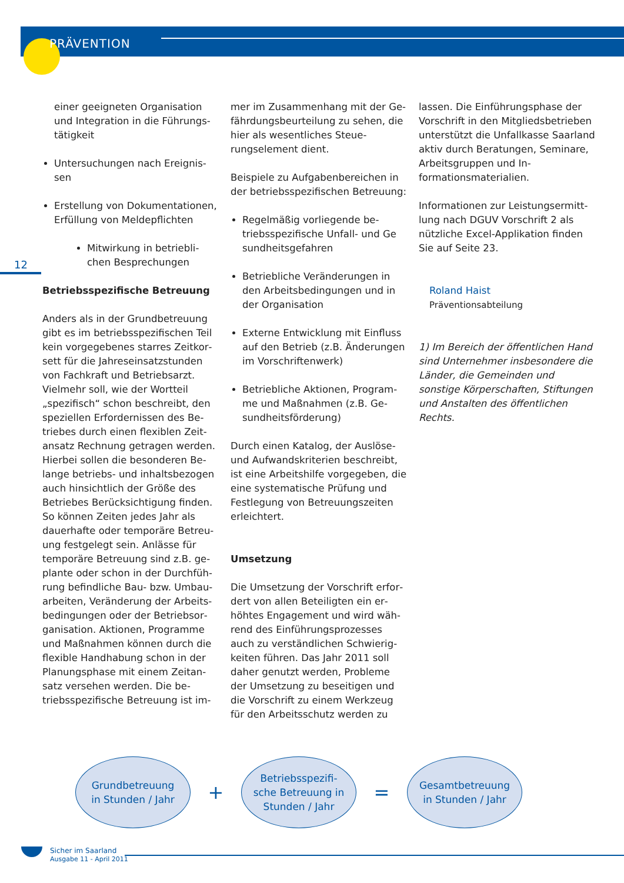PRÄVENTION
12
einer geeigneten Organisation und Integration in die Führungs­tätigkeit
Untersuchungen nach Ereignis­sen
Erstellung von Dokumentationen, Erfüllung von Meldepflichten
Mitwirkung in betriebli­chen Besprechungen
Betriebsspezifische Betreuung
Anders als in der Grundbetreuung gibt es im betriebsspezifischen Teil kein vorgegebenes starres Zeitkor­sett für die Jahreseinsatzstunden von Fachkraft und Betriebsarzt. Vielmehr soll, wie der Wortteil „spezifisch“ schon beschreibt, den speziellen Erfordernissen des Be­triebes durch einen flexiblen Zeit­ansatz Rechnung getragen werden. Hierbei sollen die besonderen Be­lange betriebs- und inhaltsbezogen auch hinsichtlich der Größe des Betriebes Berücksichtigung finden. So können Zeiten jedes Jahr als dauerhafte oder temporäre Betreu­ung festgelegt sein. Anlässe für temporäre Betreuung sind z.B. ge­plante oder schon in der Durchfüh­rung befindliche Bau- bzw. Umbau­arbeiten, Veränderung der Arbeits­bedingungen oder der Betriebsor­ganisation. Aktionen, Programme und Maßnahmen können durch die flexible Handhabung schon in der Planungsphase mit einem Zeitan­satz versehen werden. Die be­triebsspezifische Betreuung ist im-
mer im Zusammenhang mit der Ge­fährdungsbeurteilung zu sehen, die hier als wesentliches Steue­rungselement dient.
Beispiele zu Aufgabenbereichen in der betriebsspezifischen Betreuung:
Regelmäßig vorliegende be­triebsspezifische Unfall- und Ge sundheitsgefahren
Betriebliche Veränderungen in den Arbeitsbedingungen und in der Organisation
Externe Entwicklung mit Einfluss auf den Betrieb (z.B. Änderun­gen im Vorschriftenwerk)
Betriebliche Aktionen, Program­me und Maßnahmen (z.B. Ge­sundheitsförderung)
Durch einen Katalog, der Auslöse- und Aufwandskriterien beschreibt, ist eine Arbeitshilfe vorgegeben, die eine systematische Prüfung und Festlegung von Betreuungszei­ten erleichtert.
Umsetzung
Die Umsetzung der Vorschrift erfor­dert von allen Beteiligten ein er­höhtes Engagement und wird wäh­rend des Einführungsprozesses auch zu verständlichen Schwierig­keiten führen. Das Jahr 2011 soll daher genutzt werden, Probleme der Umsetzung zu beseitigen und die Vorschrift zu einem Werkzeug für den Arbeitsschutz werden zu
lassen. Die Einführungsphase der Vorschrift in den Mitgliedsbetrie­ben unterstützt die Unfallkasse Saarland aktiv durch Beratungen, Seminare, Arbeitsgruppen und In­formationsmaterialien.
Informationen zur Leistungsermitt­lung nach DGUV Vorschrift 2 als nützliche Excel-Applikation finden Sie auf Seite 23.
Roland Haist
Präventionsabteilung
1) Im Bereich der öffentlichen Hand sind Unternehmer insbesondere die Länder, die Gemeinden und sonstige Körperschaften, Stif­tungen und Anstalten des öffentlichen Rechts.
Grundbetreuung
in Stunden / Jahr
+
Betriebsspezifi-
sche Betreuung in
Stunden / Jahr
=
Gesamtbetreuung
in Stunden / Jahr
Sicher im Saarland
Ausgabe 11 - April 2011